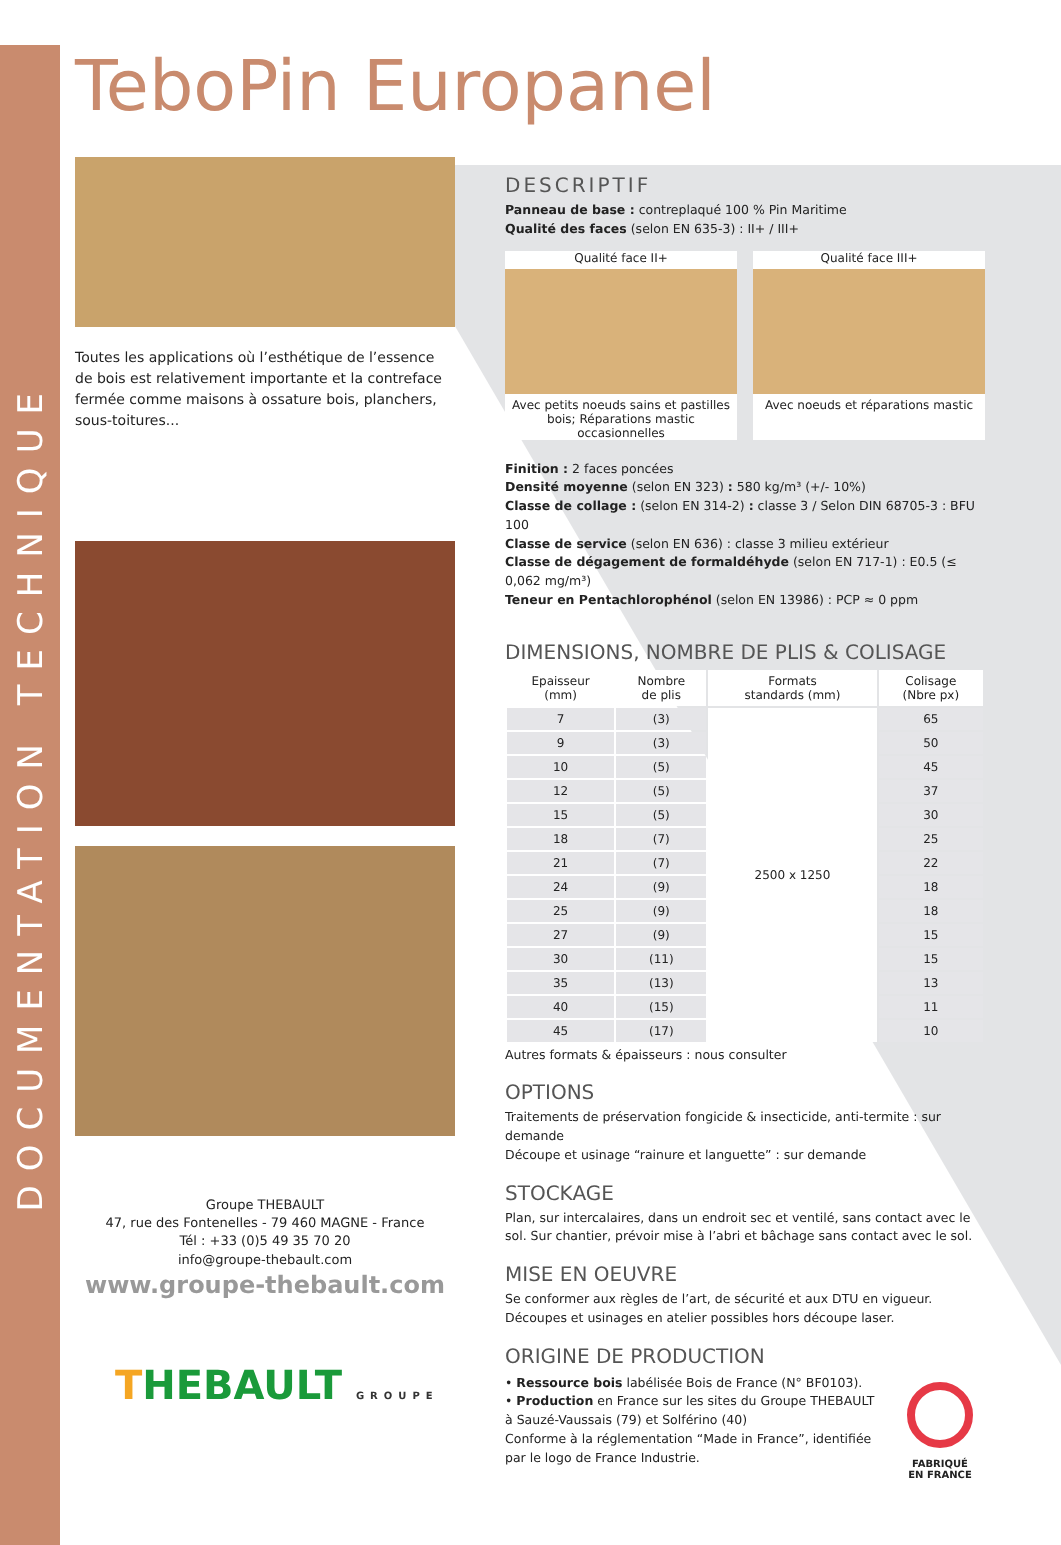DOCUMENTATION TECHNIQUE
TeboPin Europanel
Toutes les applications où l’esthétique de l’essence de bois est relativement importante et la contreface fermée comme maisons à ossature bois, planchers, sous-toitures...
Groupe THEBAULT
47, rue des Fontenelles - 79 460 MAGNE - France
Tél : +33 (0)5 49 35 70 20
info@groupe-thebault.com
www.groupe-thebault.com
THEBAULT GROUPE
DESCRIPTIF
Panneau de base : contreplaqué 100 % Pin Maritime
Qualité des faces (selon EN 635-3) : II+ / III+
Qualité face II+
Avec petits noeuds sains et pastilles bois; Réparations mastic occasionnelles
Qualité face III+
Avec noeuds et réparations mastic
Finition : 2 faces poncées
Densité moyenne (selon EN 323) : 580 kg/m³ (+/- 10%)
Classe de collage : (selon EN 314-2) : classe 3 / Selon DIN 68705-3 : BFU 100
Classe de service (selon EN 636) : classe 3 milieu extérieur
Classe de dégagement de formaldéhyde (selon EN 717-1) : E0.5 (≤ 0,062 mg/m³)
Teneur en Pentachlorophénol (selon EN 13986) : PCP ≈ 0 ppm
DIMENSIONS, NOMBRE DE PLIS & COLISAGE
| Epaisseur (mm) | Nombre de plis | Formats standards (mm) | Colisage (Nbre px) |
| --- | --- | --- | --- |
| 7 | (3) | 2500 x 1250 | 65 |
| 9 | (3) | | 50 |
| 10 | (5) | | 45 |
| 12 | (5) | | 37 |
| 15 | (5) | | 30 |
| 18 | (7) | | 25 |
| 21 | (7) | | 22 |
| 24 | (9) | | 18 |
| 25 | (9) | | 18 |
| 27 | (9) | | 15 |
| 30 | (11) | | 15 |
| 35 | (13) | | 13 |
| 40 | (15) | | 11 |
| 45 | (17) | | 10 |
Autres formats & épaisseurs : nous consulter
OPTIONS
Traitements de préservation fongicide & insecticide, anti-termite : sur demande
Découpe et usinage “rainure et languette” : sur demande
STOCKAGE
Plan, sur intercalaires, dans un endroit sec et ventilé, sans contact avec le sol. Sur chantier, prévoir mise à l’abri et bâchage sans contact avec le sol.
MISE EN OEUVRE
Se conformer aux règles de l’art, de sécurité et aux DTU en vigueur.
Découpes et usinages en atelier possibles hors découpe laser.
ORIGINE DE PRODUCTION
• Ressource bois labélisée Bois de France (N° BF0103).
• Production en France sur les sites du Groupe THEBAULT
à Sauzé-Vaussais (79) et Solférino (40)
Conforme à la réglementation “Made in France”, identifiée par le logo de France Industrie.
FABRIQUÉ
EN FRANCE